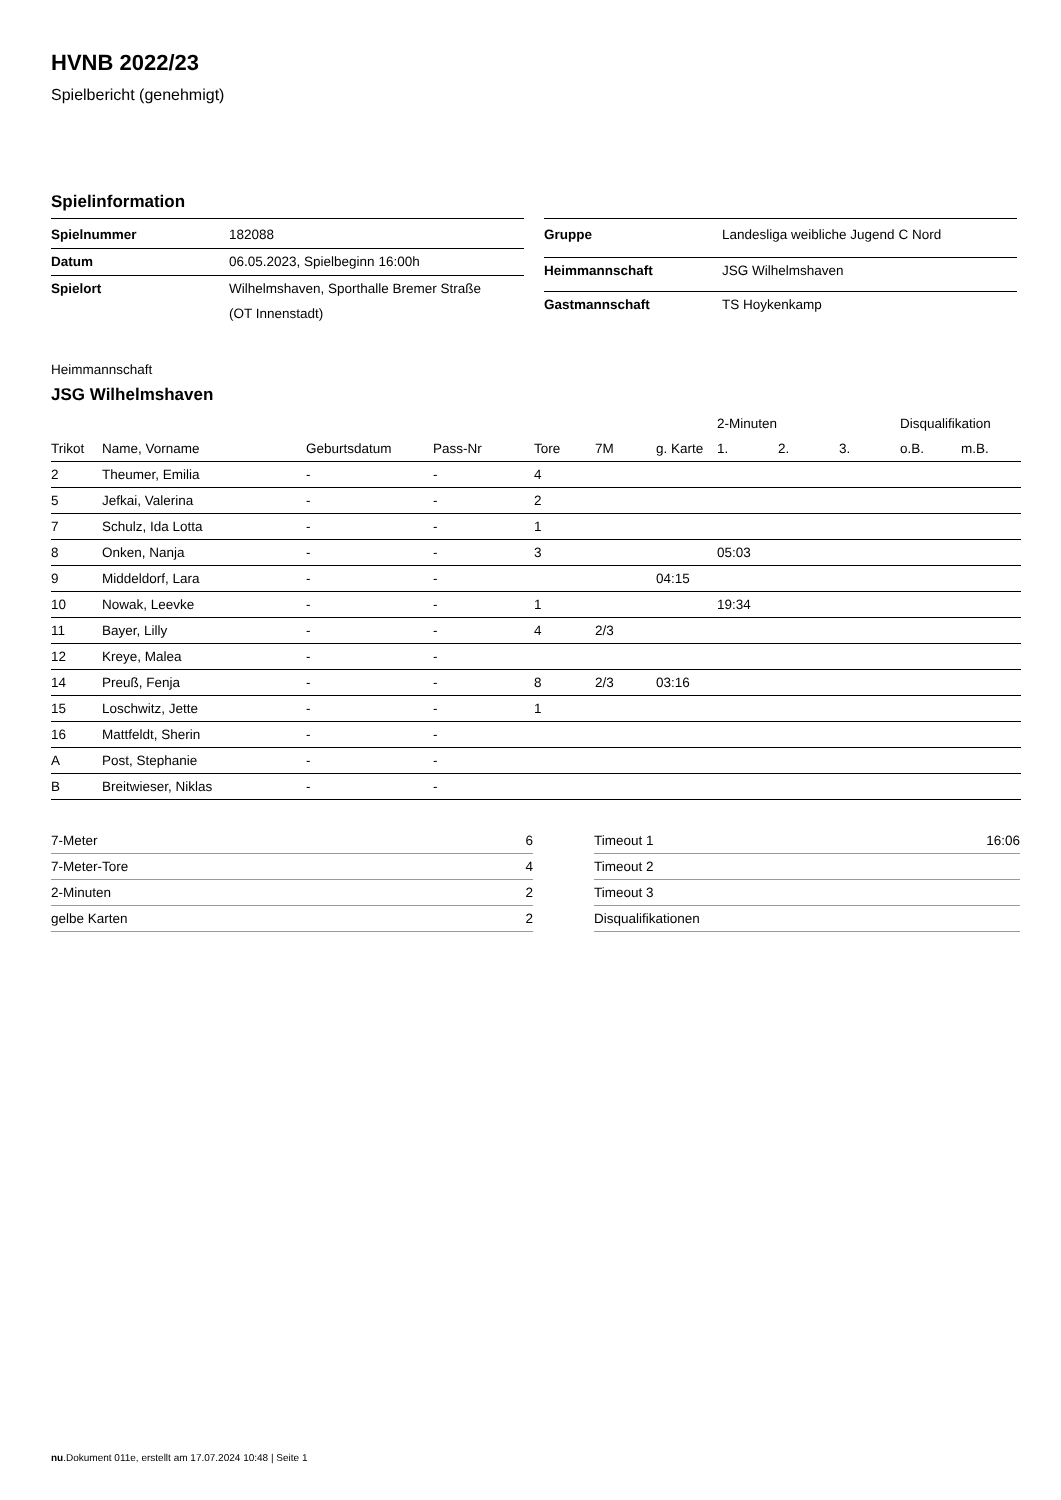HVNB 2022/23
Spielbericht (genehmigt)
Spielinformation
| Spielnummer | 182088 |
| Datum | 06.05.2023, Spielbeginn 16:00h |
| Spielort | Wilhelmshaven, Sporthalle Bremer Straße (OT Innenstadt) |
| Gruppe | Landesliga weibliche Jugend C Nord |
| Heimmannschaft | JSG Wilhelmshaven |
| Gastmannschaft | TS Hoykenkamp |
Heimmannschaft
JSG Wilhelmshaven
| | | | | | | | 2-Minuten | | | Disqualifikation | |
| --- | --- | --- | --- | --- | --- | --- | --- | --- | --- | --- | --- |
| Trikot | Name, Vorname | Geburtsdatum | Pass-Nr | Tore | 7M | g. Karte | 1. | 2. | 3. | o.B. | m.B. |
| 2 | Theumer, Emilia | - | - | 4 | | | | | | | |
| 5 | Jefkai, Valerina | - | - | 2 | | | | | | | |
| 7 | Schulz, Ida Lotta | - | - | 1 | | | | | | | |
| 8 | Onken, Nanja | - | - | 3 | | | 05:03 | | | | |
| 9 | Middeldorf, Lara | - | - | | | 04:15 | | | | | |
| 10 | Nowak, Leevke | - | - | 1 | | | 19:34 | | | | |
| 11 | Bayer, Lilly | - | - | 4 | 2/3 | | | | | | |
| 12 | Kreye, Malea | - | - | | | | | | | | |
| 14 | Preuß, Fenja | - | - | 8 | 2/3 | 03:16 | | | | | |
| 15 | Loschwitz, Jette | - | - | 1 | | | | | | | |
| 16 | Mattfeldt, Sherin | - | - | | | | | | | | |
| A | Post, Stephanie | - | - | | | | | | | | |
| B | Breitwieser, Niklas | - | - | | | | | | | | |
| 7-Meter | 6 |
| 7-Meter-Tore | 4 |
| 2-Minuten | 2 |
| gelbe Karten | 2 |
| Timeout 1 | 16:06 |
| Timeout 2 | |
| Timeout 3 | |
| Disqualifikationen | |
nu.Dokument 011e, erstellt am 17.07.2024 10:48 | Seite 1